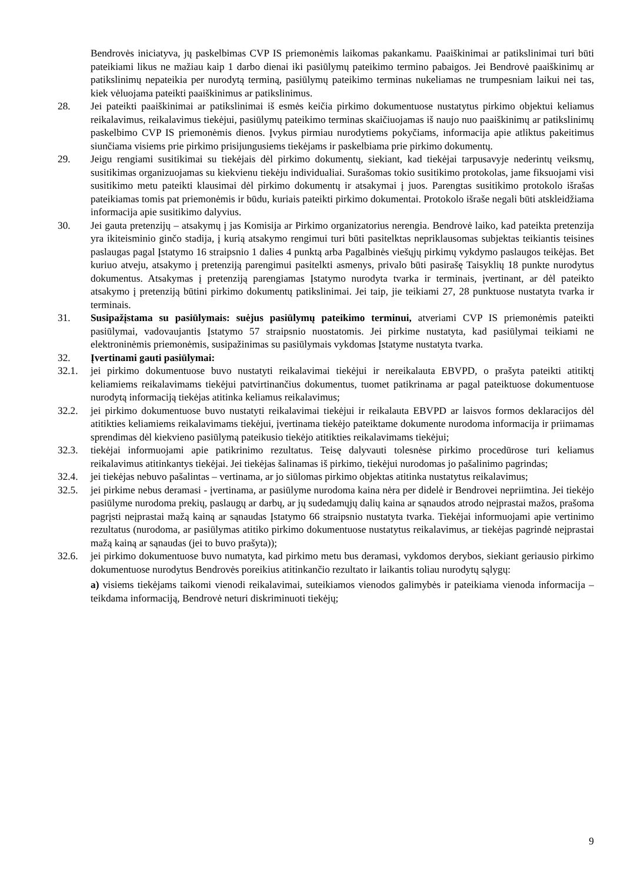Bendrovės iniciatyva, jų paskelbimas CVP IS priemonėmis laikomas pakankamu. Paaiškinimai ar patikslinimai turi būti pateikiami likus ne mažiau kaip 1 darbo dienai iki pasiūlymų pateikimo termino pabaigos. Jei Bendrovė paaiškinimų ar patikslinimų nepateikia per nurodytą terminą, pasiūlymų pateikimo terminas nukeliamas ne trumpesniam laikui nei tas, kiek vėluojama pateikti paaiškinimus ar patikslinimus.
28. Jei pateikti paaiškinimai ar patikslinimai iš esmės keičia pirkimo dokumentuose nustatytus pirkimo objektui keliamus reikalavimus, reikalavimus tiekėjui, pasiūlymų pateikimo terminas skaičiuojamas iš naujo nuo paaiškinimų ar patikslinimų paskelbimo CVP IS priemonėmis dienos. Įvykus pirmiau nurodytiems pokyčiams, informacija apie atliktus pakeitimus siunčiama visiems prie pirkimo prisijungusiems tiekėjams ir paskelbiama prie pirkimo dokumentų.
29. Jeigu rengiami susitikimai su tiekėjais dėl pirkimo dokumentų, siekiant, kad tiekėjai tarpusavyje nederintų veiksmų, susitikimas organizuojamas su kiekvienu tiekėju individualiai. Surašomas tokio susitikimo protokolas, jame fiksuojami visi susitikimo metu pateikti klausimai dėl pirkimo dokumentų ir atsakymai į juos. Parengtas susitikimo protokolo išrašas pateikiamas tomis pat priemonėmis ir būdu, kuriais pateikti pirkimo dokumentai. Protokolo išraše negali būti atskleidžiama informacija apie susitikimo dalyvius.
30. Jei gauta pretenzijų – atsakymų į jas Komisija ar Pirkimo organizatorius nerengia. Bendrovė laiko, kad pateikta pretenzija yra ikiteisminio ginčo stadija, į kurią atsakymo rengimui turi būti pasitelktas nepriklausomas subjektas teikiantis teisines paslaugas pagal Įstatymo 16 straipsnio 1 dalies 4 punktą arba Pagalbinės viešųjų pirkimų vykdymo paslaugos teikėjas. Bet kuriuo atveju, atsakymo į pretenziją parengimui pasitelkti asmenys, privalo būti pasirašę Taisyklių 18 punkte nurodytus dokumentus. Atsakymas į pretenziją parengiamas Įstatymo nurodyta tvarka ir terminais, įvertinant, ar dėl pateikto atsakymo į pretenziją būtini pirkimo dokumentų patikslinimai. Jei taip, jie teikiami 27, 28 punktuose nustatyta tvarka ir terminais.
31. Susipažįstama su pasiūlymais: suėjus pasiūlymų pateikimo terminui, atveriami CVP IS priemonėmis pateikti pasiūlymai, vadovaujantis Įstatymo 57 straipsnio nuostatomis. Jei pirkime nustatyta, kad pasiūlymai teikiami ne elektroninėmis priemonėmis, susipažinimas su pasiūlymais vykdomas Įstatyme nustatyta tvarka.
32. Įvertinami gauti pasiūlymai:
32.1. jei pirkimo dokumentuose buvo nustatyti reikalavimai tiekėjui ir nereikalauta EBVPD, o prašyta pateikti atitiktį keliamiems reikalavimams tiekėjui patvirtinančius dokumentus, tuomet patikrinama ar pagal pateiktuose dokumentuose nurodytą informaciją tiekėjas atitinka keliamus reikalavimus;
32.2. jei pirkimo dokumentuose buvo nustatyti reikalavimai tiekėjui ir reikalauta EBVPD ar laisvos formos deklaracijos dėl atitikties keliamiems reikalavimams tiekėjui, įvertinama tiekėjo pateiktame dokumente nurodoma informacija ir priimamas sprendimas dėl kiekvieno pasiūlymą pateikusio tiekėjo atitikties reikalavimams tiekėjui;
32.3. tiekėjai informuojami apie patikrinimo rezultatus. Teisę dalyvauti tolesnėse pirkimo procedūrose turi keliamus reikalavimus atitinkantys tiekėjai. Jei tiekėjas šalinamas iš pirkimo, tiekėjui nurodomas jo pašalinimo pagrindas;
32.4. jei tiekėjas nebuvo pašalintas – vertinama, ar jo siūlomas pirkimo objektas atitinka nustatytus reikalavimus;
32.5. jei pirkime nebus deramasi - įvertinama, ar pasiūlyme nurodoma kaina nėra per didelė ir Bendrovei nepriimtina. Jei tiekėjo pasiūlyme nurodoma prekių, paslaugų ar darbų, ar jų sudedamųjų dalių kaina ar sąnaudos atrodo neįprastai mažos, prašoma pagrįsti neįprastai mažą kainą ar sąnaudas Įstatymo 66 straipsnio nustatyta tvarka. Tiekėjai informuojami apie vertinimo rezultatus (nurodoma, ar pasiūlymas atitiko pirkimo dokumentuose nustatytus reikalavimus, ar tiekėjas pagrindė neįprastai mažą kainą ar sąnaudas (jei to buvo prašyta));
32.6. jei pirkimo dokumentuose buvo numatyta, kad pirkimo metu bus deramasi, vykdomos derybos, siekiant geriausio pirkimo dokumentuose nurodytus Bendrovės poreikius atitinkančio rezultato ir laikantis toliau nurodytų sąlygų:
a) visiems tiekėjams taikomi vienodi reikalavimai, suteikiamos vienodos galimybės ir pateikiama vienoda informacija – teikdama informaciją, Bendrovė neturi diskriminuoti tiekėjų;
9